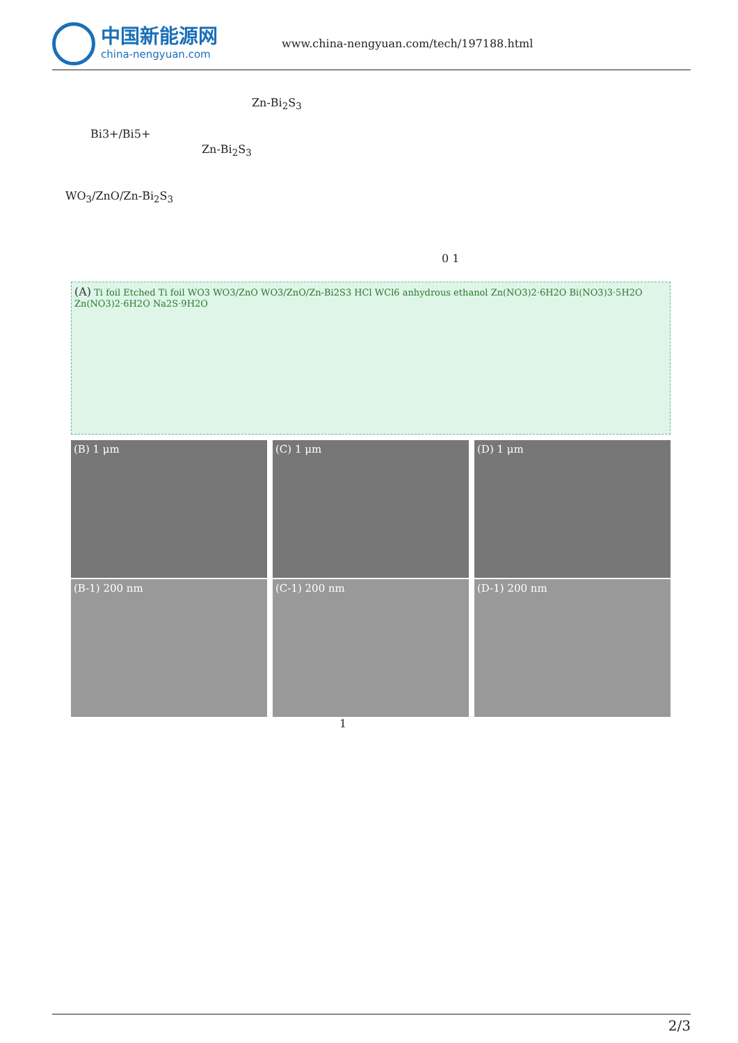中国新能源网
china-nengyuan.com
www.china-nengyuan.com/tech/197188.html
Zn-Bi<sub>2</sub>S<sub>3</sub>
Bi3+/Bi5+
Zn-Bi<sub>2</sub>S<sub>3</sub>
WO<sub>3</sub>/ZnO/Zn-Bi<sub>2</sub>S<sub>3</sub>
0 1
(A) Ti foil Etched Ti foil WO3 WO3/ZnO WO3/ZnO/Zn-Bi2S3 HCl WCl6 anhydrous ethanol Zn(NO3)2·6H2O Bi(NO3)3·5H2O Zn(NO3)2·6H2O Na2S·9H2O
(B) 1 μm (C) 1 μm (D) 1 μm
(B-1) 200 nm (C-1) 200 nm (D-1) 200 nm
1
2/3